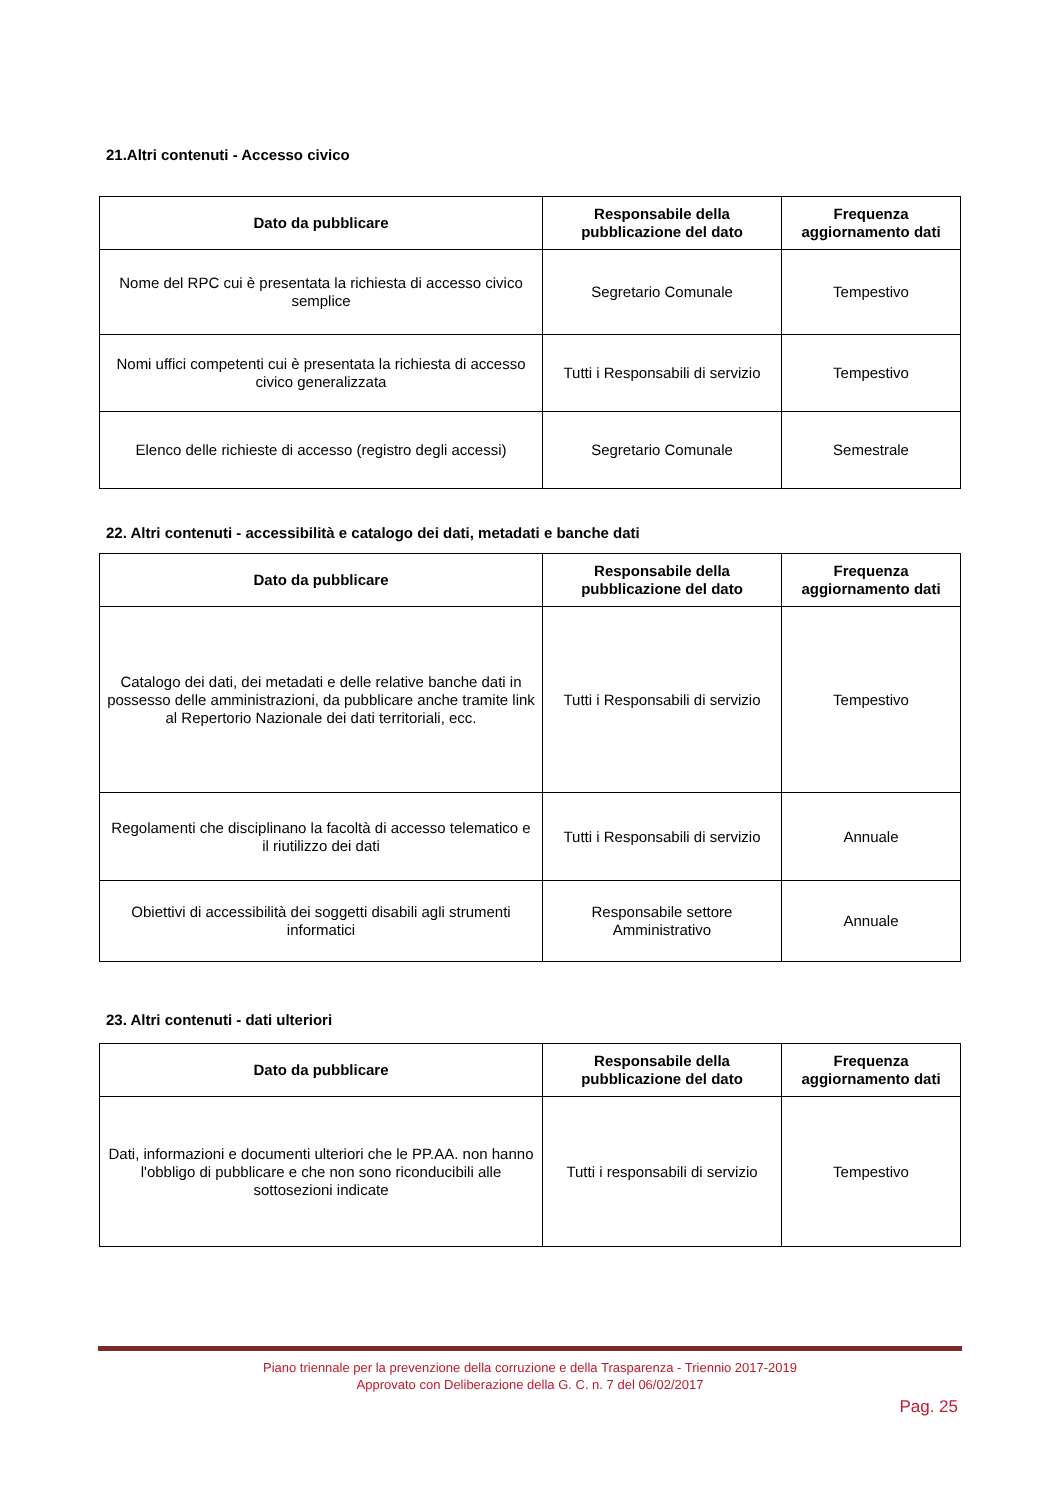21.Altri contenuti - Accesso civico
| Dato da pubblicare | Responsabile della pubblicazione del dato | Frequenza aggiornamento dati |
| --- | --- | --- |
| Nome del RPC cui è presentata la richiesta di accesso civico semplice | Segretario Comunale | Tempestivo |
| Nomi uffici competenti cui è presentata la richiesta di accesso civico generalizzata | Tutti i Responsabili di servizio | Tempestivo |
| Elenco delle richieste di accesso (registro degli accessi) | Segretario Comunale | Semestrale |
22. Altri contenuti - accessibilità e catalogo dei dati, metadati e banche dati
| Dato da pubblicare | Responsabile della pubblicazione del dato | Frequenza aggiornamento dati |
| --- | --- | --- |
| Catalogo dei dati, dei metadati e delle relative banche dati in possesso delle amministrazioni, da pubblicare anche tramite link al Repertorio Nazionale dei dati territoriali, ecc. | Tutti i Responsabili di servizio | Tempestivo |
| Regolamenti che disciplinano la facoltà di accesso telematico e il riutilizzo dei dati | Tutti i Responsabili di servizio | Annuale |
| Obiettivi di accessibilità dei soggetti disabili agli strumenti informatici | Responsabile settore Amministrativo | Annuale |
23. Altri contenuti - dati ulteriori
| Dato da pubblicare | Responsabile della pubblicazione del dato | Frequenza aggiornamento dati |
| --- | --- | --- |
| Dati, informazioni e documenti ulteriori che le PP.AA. non hanno l'obbligo di pubblicare e che non sono riconducibili alle sottosezioni indicate | Tutti i responsabili di servizio | Tempestivo |
Piano triennale per la prevenzione della corruzione e della Trasparenza - Triennio 2017-2019
Approvato con Deliberazione della G. C. n. 7 del 06/02/2017
Pag. 25